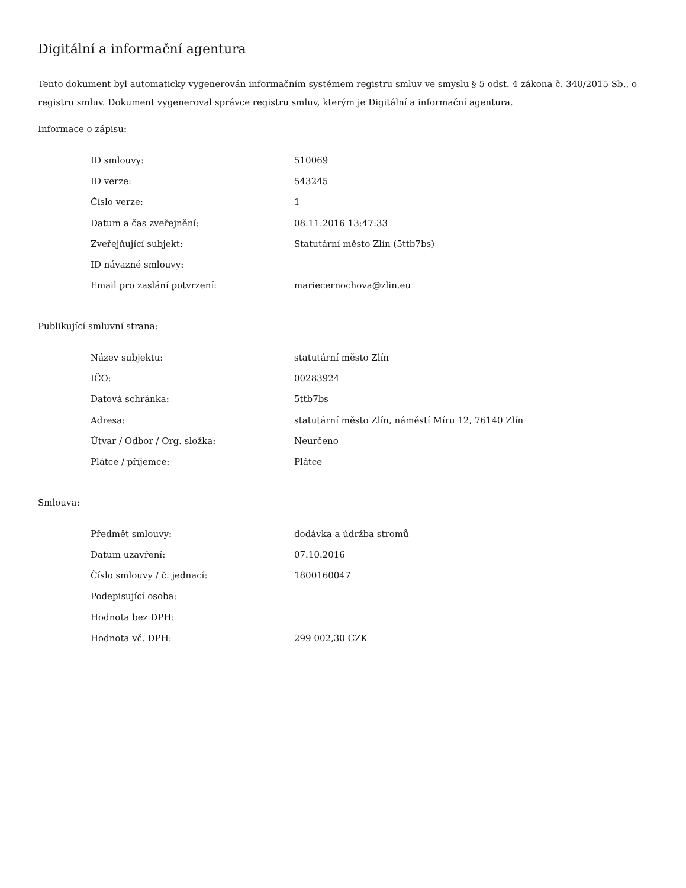Digitální a informační agentura
Tento dokument byl automaticky vygenerován informačním systémem registru smluv ve smyslu § 5 odst. 4 zákona č. 340/2015 Sb., o registru smluv. Dokument vygeneroval správce registru smluv, kterým je Digitální a informační agentura.
Informace o zápisu:
| ID smlouvy: | 510069 |
| ID verze: | 543245 |
| Číslo verze: | 1 |
| Datum a čas zveřejnění: | 08.11.2016 13:47:33 |
| Zveřejňující subjekt: | Statutární město Zlín (5ttb7bs) |
| ID návazné smlouvy: | |
| Email pro zaslání potvrzení: | mariecernochova@zlin.eu |
Publikující smluvní strana:
| Název subjektu: | statutární město Zlín |
| IČO: | 00283924 |
| Datová schránka: | 5ttb7bs |
| Adresa: | statutární město Zlín, náměstí Míru 12, 76140 Zlín |
| Útvar / Odbor / Org. složka: | Neurčeno |
| Plátce / příjemce: | Plátce |
Smlouva:
| Předmět smlouvy: | dodávka a údržba stromů |
| Datum uzavření: | 07.10.2016 |
| Číslo smlouvy / č. jednací: | 1800160047 |
| Podepisující osoba: | |
| Hodnota bez DPH: | |
| Hodnota vč. DPH: | 299 002,30 CZK |